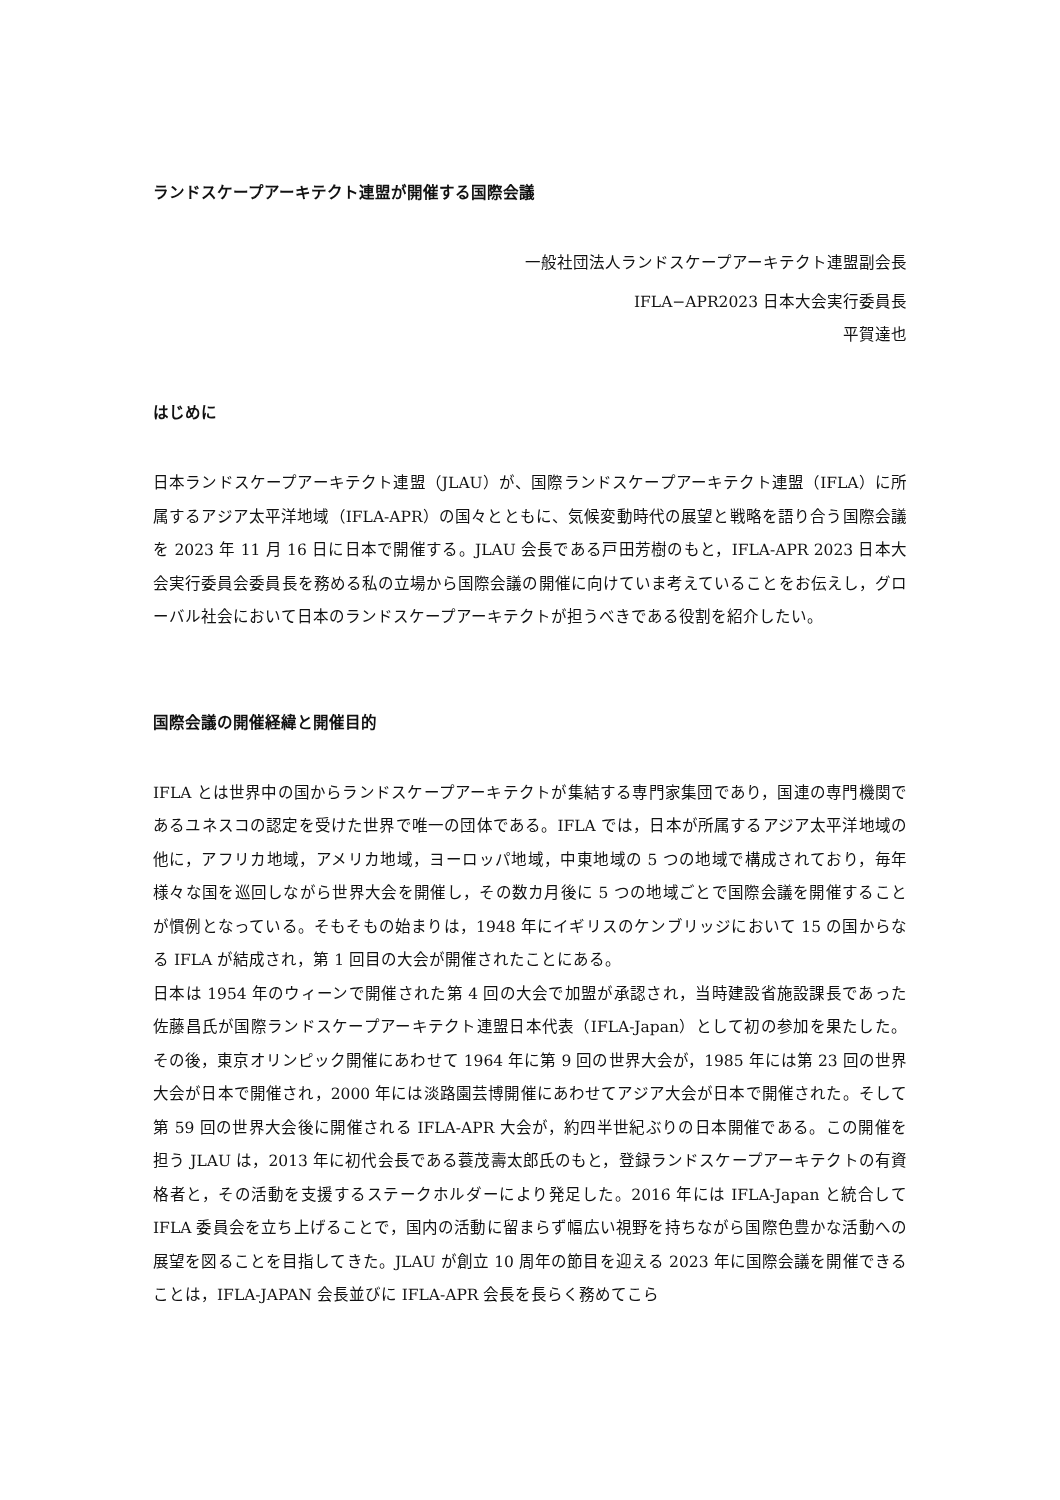ランドスケープアーキテクト連盟が開催する国際会議
一般社団法人ランドスケープアーキテクト連盟副会長
IFLA−APR2023 日本大会実行委員長
平賀達也
はじめに
日本ランドスケープアーキテクト連盟（JLAU）が、国際ランドスケープアーキテクト連盟（IFLA）に所属するアジア太平洋地域（IFLA-APR）の国々とともに、気候変動時代の展望と戦略を語り合う国際会議を 2023 年 11 月 16 日に日本で開催する。JLAU 会長である戸田芳樹のもと，IFLA-APR 2023 日本大会実行委員会委員長を務める私の立場から国際会議の開催に向けていま考えていることをお伝えし，グローバル社会において日本のランドスケープアーキテクトが担うべきである役割を紹介したい。
国際会議の開催経緯と開催目的
IFLA とは世界中の国からランドスケープアーキテクトが集結する専門家集団であり，国連の専門機関であるユネスコの認定を受けた世界で唯一の団体である。IFLA では，日本が所属するアジア太平洋地域の他に，アフリカ地域，アメリカ地域，ヨーロッパ地域，中東地域の 5 つの地域で構成されており，毎年様々な国を巡回しながら世界大会を開催し，その数カ月後に 5 つの地域ごとで国際会議を開催することが慣例となっている。そもそもの始まりは，1948 年にイギリスのケンブリッジにおいて 15 の国からなる IFLA が結成され，第 1 回目の大会が開催されたことにある。
日本は 1954 年のウィーンで開催された第 4 回の大会で加盟が承認され，当時建設省施設課長であった佐藤昌氏が国際ランドスケープアーキテクト連盟日本代表（IFLA-Japan）として初の参加を果たした。その後，東京オリンピック開催にあわせて 1964 年に第 9 回の世界大会が，1985 年には第 23 回の世界大会が日本で開催され，2000 年には淡路園芸博開催にあわせてアジア大会が日本で開催された。そして第 59 回の世界大会後に開催される IFLA-APR 大会が，約四半世紀ぶりの日本開催である。この開催を担う JLAU は，2013 年に初代会長である蓑茂壽太郎氏のもと，登録ランドスケープアーキテクトの有資格者と，その活動を支援するステークホルダーにより発足した。2016 年には IFLA-Japan と統合して IFLA 委員会を立ち上げることで，国内の活動に留まらず幅広い視野を持ちながら国際色豊かな活動への展望を図ることを目指してきた。JLAU が創立 10 周年の節目を迎える 2023 年に国際会議を開催できることは，IFLA-JAPAN 会長並びに IFLA-APR 会長を長らく務めてこら